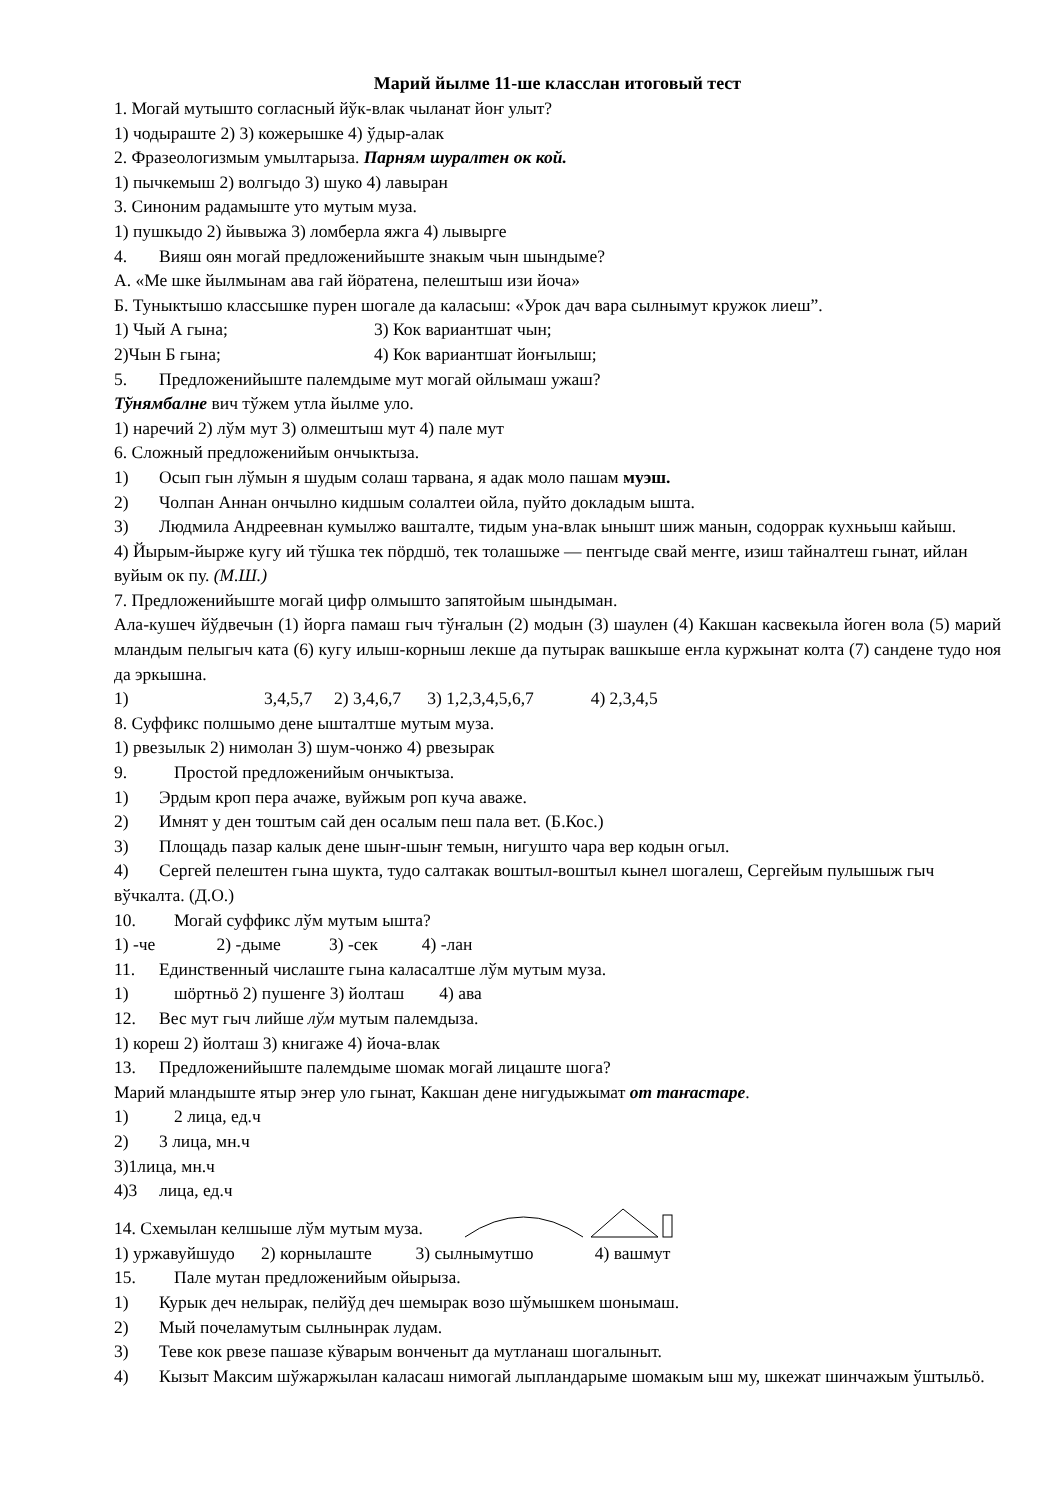Марий йылме 11-ше класслан итоговый тест
1. Могай мутышто согласный йўк-влак чыланат йоҥ улыт?
1) чодыраште 2) 3) кожерышке 4) ўдыр-алак
2. Фразеологизмым умылтарыза. Парням шуралтен ок кой.
1) пычкемыш 2) волгыдо 3) шуко 4) лавыран
3. Синоним радамыште уто мутым муза.
1) пушкыдо 2) йывыжа 3) ломберла яжга 4) лывырге
4. Вияш оян могай предложенийыште знакым чын шындыме?
А. «Ме шке йылмынам ава гай йӧратена, пелештыш изи йоча»
Б. Туныктышо классышке пурен шогале да каласыш: «Урок дач вара сылнымут кружок лиеш”.
1) Чый А гына; 3) Кок вариантшат чын;
2)Чын Б гына; 4) Кок вариантшат йоҥылыш;
5. Предложенийыште палемдыме мут могай ойлымаш ужаш?
Тўнямбалне вич тўжем утла йылме уло.
1) наречий 2) лўм мут 3) олмештыш мут 4) пале мут
6. Сложный предложенийым ончыктыза.
1) Осып гын лўмын я шудым солаш тарвана, я адак моло пашам муэш.
2) Чолпан Аннан ончылно кидшым солалтеи ойла, пуйто докладым ышта.
3) Людмила Андреевнан кумылжо вашталте, тидым уна-влак ынышт шиж манын, содоррак кухньыш кайыш.
4) Йырым-йырже кугу ий тўшка тек пӧрдшӧ, тек толашыже — пеҥгыде свай меҥге, изиш тайналтеш гынат, ийлан вуйым ок пу. (М.Ш.)
7. Предложенийыште могай цифр олмышто запятойым шындыман.
Ала-кушеч йўдвечын (1) йорга памаш гыч тўҥалын (2) модын (3) шаулен (4) Какшан касвекыла йоген вола (5) марий мландым пелыгыч ката (6) кугу илыш-корныш лекше да путырак вашкыше еҥла куржынат колта (7) сандене тудо ноя да эркышна.
1) 3,4,5,7 2) 3,4,6,7 3) 1,2,3,4,5,6,7 4) 2,3,4,5
8. Суффикс полшымо дене ышталтше мутым муза.
1) рвезылык 2) нимолан 3) шум-чонжо 4) рвезырак
9. Простой предложенийым ончыктыза.
1) Эрдым кроп пера ачаже, вуйжым роп куча аваже.
2) Имнят у ден тоштым сай ден осалым пеш пала вет. (Б.Кос.)
3) Площадь пазар калык дене шыҥ-шыҥ темын, нигушто чара вер кодын огыл.
4) Сергей пелештен гына шукта, тудо салтакак воштыл-воштыл кынел шогалеш, Сергейым пулышыж гыч вўчкалта. (Д.О.)
10. Могай суффикс лўм мутым ышта?
1) -че 2) -дыме 3) -сек 4) -лан
11. Единственный числаште гына каласалтше лўм мутым муза.
1) шӧртньӧ 2) пушенге 3) йолташ 4) ава
12. Вес мут гыч лийше лўм мутым палемдыза.
1) кореш 2) йолташ 3) книгаже 4) йоча-влак
13. Предложенийыште палемдыме шомак могай лицаште шога?
Марий мландыште ятыр эҥер уло гынат, Какшан дене нигудыжымат от таҥастаре.
1) 2 лица, ед.ч
2) 3 лица, мн.ч
3)1лица, мн.ч
4)3 лица, ед.ч
14. Схемылан келшыше лўм мутым муза.
1) уржавуйшудо 2) корнылаште 3) сылнымутшо 4) вашмут
15. Пале мутан предложенийым ойырыза.
1) Курык деч нелырак, пелйўд деч шемырак возо шўмышкем шонымаш.
2) Мый почеламутым сылнынрак лудам.
3) Теве кок рвезе пашазе кўварым вонченыт да мутланаш шогалыныт.
4) Кызыт Максим шўжаржылан каласаш нимогай лыпландарыме шомакым ыш му, шкежат шинчажым ўштыльӧ.